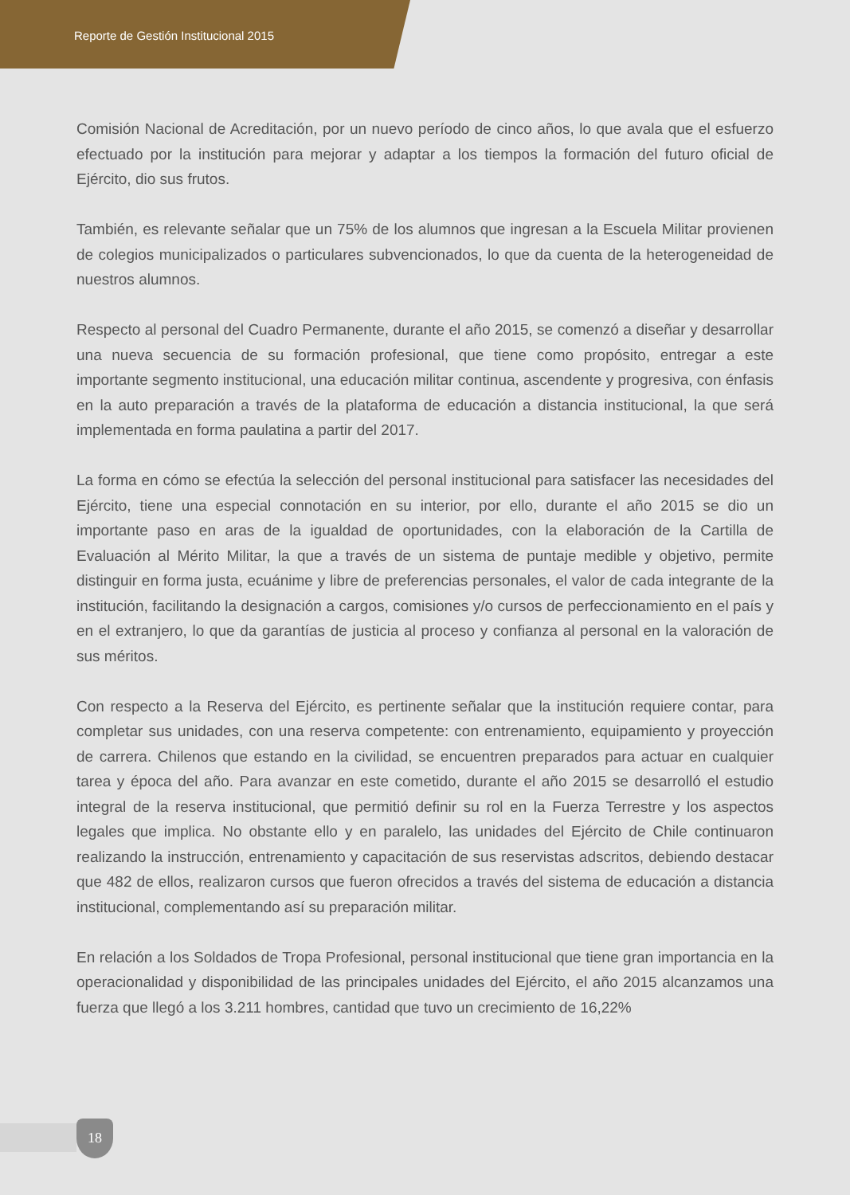Reporte de Gestión Institucional 2015
Comisión Nacional de Acreditación, por un nuevo período de cinco años, lo que avala que el esfuerzo efectuado por la institución para mejorar y adaptar a los tiempos la formación del futuro oficial de Ejército, dio sus frutos.
También, es relevante señalar que un 75% de los alumnos que ingresan a la Escuela Militar provienen de colegios municipalizados o particulares subvencionados, lo que da cuenta de la heterogeneidad de nuestros alumnos.
Respecto al personal del Cuadro Permanente, durante el año 2015, se comenzó a diseñar y desarrollar una nueva secuencia de su formación profesional, que tiene como propósito, entregar a este importante segmento institucional, una educación militar continua, ascendente y progresiva, con énfasis en la auto preparación a través de la plataforma de educación a distancia institucional, la que será implementada en forma paulatina a partir del 2017.
La forma en cómo se efectúa la selección del personal institucional para satisfacer las necesidades del Ejército, tiene una especial connotación en su interior, por ello, durante el año 2015 se dio un importante paso en aras de la igualdad de oportunidades, con la elaboración de la Cartilla de Evaluación al Mérito Militar, la que a través de un sistema de puntaje medible y objetivo, permite distinguir en forma justa, ecuánime y libre de preferencias personales, el valor de cada integrante de la institución, facilitando la designación a cargos, comisiones y/o cursos de perfeccionamiento en el país y en el extranjero, lo que da garantías de justicia al proceso y confianza al personal en la valoración de sus méritos.
Con respecto a la Reserva del Ejército, es pertinente señalar que la institución requiere contar, para completar sus unidades, con una reserva competente: con entrenamiento, equipamiento y proyección de carrera. Chilenos que estando en la civilidad, se encuentren preparados para actuar en cualquier tarea y época del año. Para avanzar en este cometido, durante el año 2015 se desarrolló el estudio integral de la reserva institucional, que permitió definir su rol en la Fuerza Terrestre y los aspectos legales que implica. No obstante ello y en paralelo, las unidades del Ejército de Chile continuaron realizando la instrucción, entrenamiento y capacitación de sus reservistas adscritos, debiendo destacar que 482 de ellos, realizaron cursos que fueron ofrecidos a través del sistema de educación a distancia institucional, complementando así su preparación militar.
En relación a los Soldados de Tropa Profesional, personal institucional que tiene gran importancia en la operacionalidad y disponibilidad de las principales unidades del Ejército, el año 2015 alcanzamos una fuerza que llegó a los 3.211 hombres, cantidad que tuvo un crecimiento de 16,22%
18